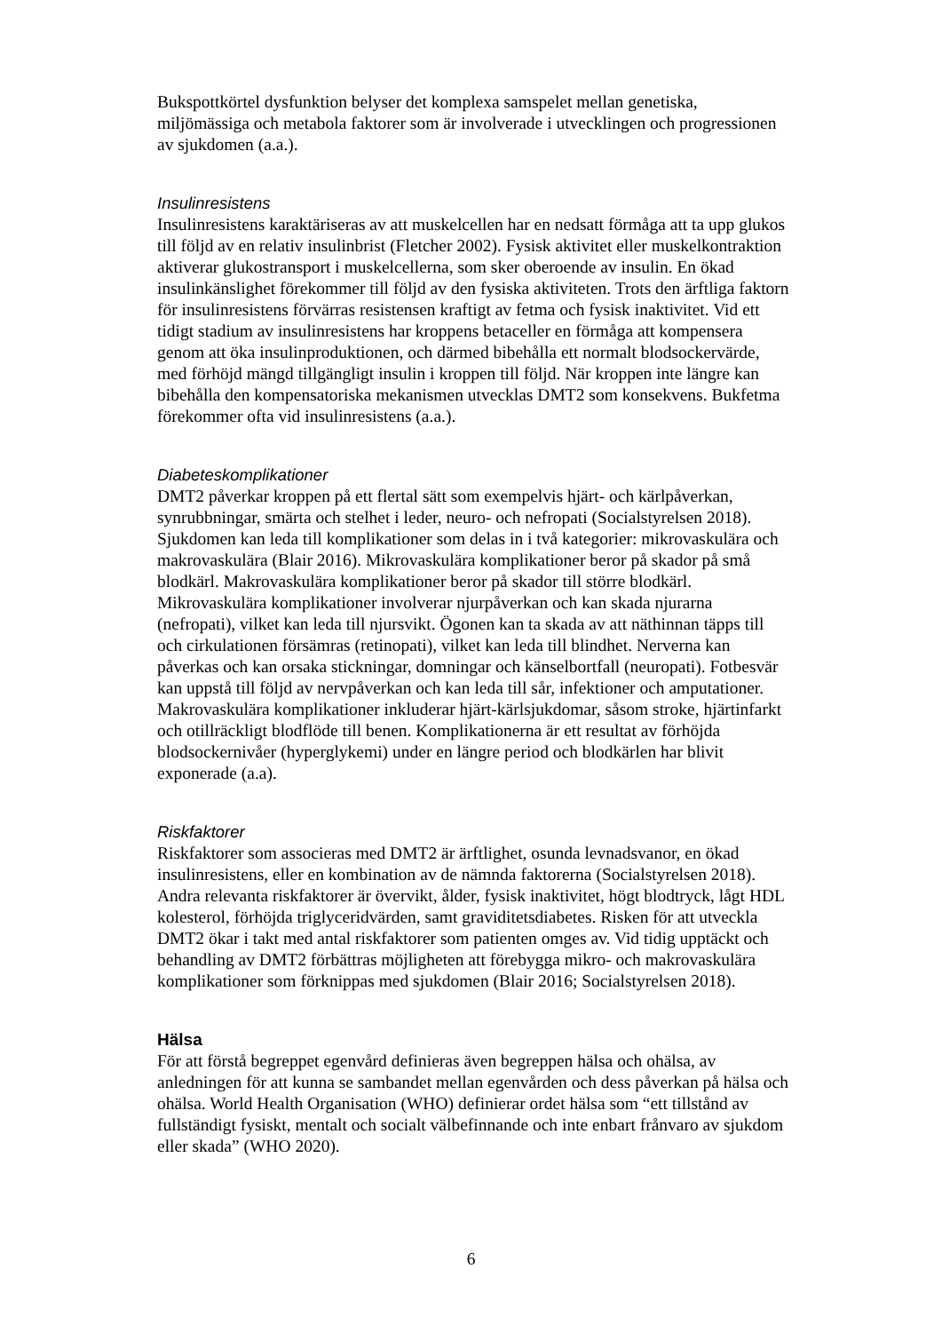Bukspottkörtel dysfunktion belyser det komplexa samspelet mellan genetiska, miljömässiga och metabola faktorer som är involverade i utvecklingen och progressionen av sjukdomen (a.a.).
Insulinresistens
Insulinresistens karaktäriseras av att muskelcellen har en nedsatt förmåga att ta upp glukos till följd av en relativ insulinbrist (Fletcher 2002). Fysisk aktivitet eller muskelkontraktion aktiverar glukostransport i muskelcellerna, som sker oberoende av insulin. En ökad insulinkänslighet förekommer till följd av den fysiska aktiviteten. Trots den ärftliga faktorn för insulinresistens förvärras resistensen kraftigt av fetma och fysisk inaktivitet. Vid ett tidigt stadium av insulinresistens har kroppens betaceller en förmåga att kompensera genom att öka insulinproduktionen, och därmed bibehålla ett normalt blodsockervärde, med förhöjd mängd tillgängligt insulin i kroppen till följd. När kroppen inte längre kan bibehålla den kompensatoriska mekanismen utvecklas DMT2 som konsekvens. Bukfetma förekommer ofta vid insulinresistens (a.a.).
Diabeteskomplikationer
DMT2 påverkar kroppen på ett flertal sätt som exempelvis hjärt- och kärlpåverkan, synrubbningar, smärta och stelhet i leder, neuro- och nefropati (Socialstyrelsen 2018). Sjukdomen kan leda till komplikationer som delas in i två kategorier: mikrovaskulära och makrovaskulära (Blair 2016). Mikrovaskulära komplikationer beror på skador på små blodkärl. Makrovaskulära komplikationer beror på skador till större blodkärl. Mikrovaskulära komplikationer involverar njurpåverkan och kan skada njurarna (nefropati), vilket kan leda till njursvikt. Ögonen kan ta skada av att näthinnan täpps till och cirkulationen försämras (retinopati), vilket kan leda till blindhet. Nerverna kan påverkas och kan orsaka stickningar, domningar och känselbortfall (neuropati). Fotbesvär kan uppstå till följd av nervpåverkan och kan leda till sår, infektioner och amputationer. Makrovaskulära komplikationer inkluderar hjärt-kärlsjukdomar, såsom stroke, hjärtinfarkt och otillräckligt blodflöde till benen. Komplikationerna är ett resultat av förhöjda blodsockernivåer (hyperglykemi) under en längre period och blodkärlen har blivit exponerade (a.a).
Riskfaktorer
Riskfaktorer som associeras med DMT2 är ärftlighet, osunda levnadsvanor, en ökad insulinresistens, eller en kombination av de nämnda faktorerna (Socialstyrelsen 2018). Andra relevanta riskfaktorer är övervikt, ålder, fysisk inaktivitet, högt blodtryck, lågt HDL kolesterol, förhöjda triglyceridvärden, samt graviditetsdiabetes. Risken för att utveckla DMT2 ökar i takt med antal riskfaktorer som patienten omges av. Vid tidig upptäckt och behandling av DMT2 förbättras möjligheten att förebygga mikro- och makrovaskulära komplikationer som förknippas med sjukdomen (Blair 2016; Socialstyrelsen 2018).
Hälsa
För att förstå begreppet egenvård definieras även begreppen hälsa och ohälsa, av anledningen för att kunna se sambandet mellan egenvården och dess påverkan på hälsa och ohälsa. World Health Organisation (WHO) definierar ordet hälsa som “ett tillstånd av fullständigt fysiskt, mentalt och socialt välbefinnande och inte enbart frånvaro av sjukdom eller skada” (WHO 2020).
6